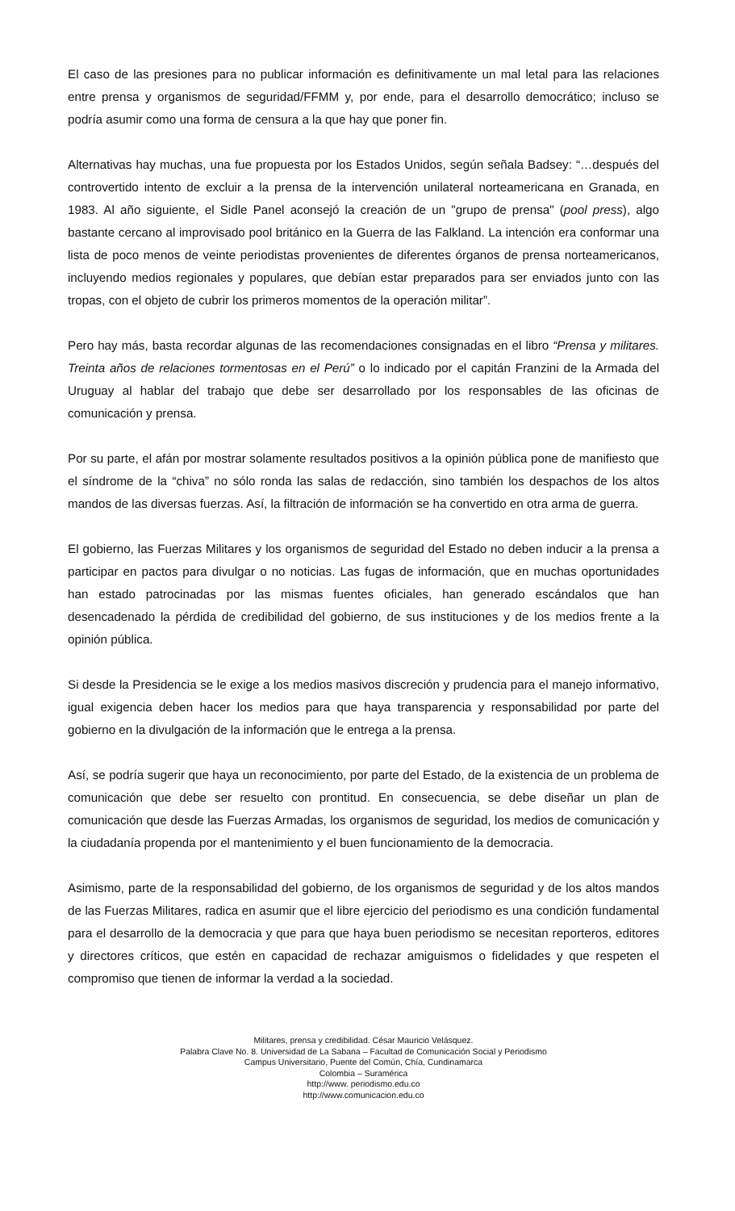El caso de las presiones para no publicar información es definitivamente un mal letal para las relaciones entre prensa y organismos de seguridad/FFMM y, por ende, para el desarrollo democrático; incluso se podría asumir como una forma de censura a la que hay que poner fin.
Alternativas hay muchas, una fue propuesta por los Estados Unidos, según señala Badsey: “…después del controvertido intento de excluir a la prensa de la intervención unilateral norteamericana en Granada, en 1983. Al año siguiente, el Sidle Panel aconsejó la creación de un "grupo de prensa" (pool press), algo bastante cercano al improvisado pool británico en la Guerra de las Falkland. La intención era conformar una lista de poco menos de veinte periodistas provenientes de diferentes órganos de prensa norteamericanos, incluyendo medios regionales y populares, que debían estar preparados para ser enviados junto con las tropas, con el objeto de cubrir los primeros momentos de la operación militar”.
Pero hay más, basta recordar algunas de las recomendaciones consignadas en el libro “Prensa y militares. Treinta años de relaciones tormentosas en el Perú” o lo indicado por el capitán Franzini de la Armada del Uruguay al hablar del trabajo que debe ser desarrollado por los responsables de las oficinas de comunicación y prensa.
Por su parte, el afán por mostrar solamente resultados positivos a la opinión pública pone de manifiesto que el síndrome de la “chiva” no sólo ronda las salas de redacción, sino también los despachos de los altos mandos de las diversas fuerzas. Así, la filtración de información se ha convertido en otra arma de guerra.
El gobierno, las Fuerzas Militares y los organismos de seguridad del Estado no deben inducir a la prensa a participar en pactos para divulgar o no noticias. Las fugas de información, que en muchas oportunidades han estado patrocinadas por las mismas fuentes oficiales, han generado escándalos que han desencadenado la pérdida de credibilidad del gobierno, de sus instituciones y de los medios frente a la opinión pública.
Si desde la Presidencia se le exige a los medios masivos discreción y prudencia para el manejo informativo, igual exigencia deben hacer los medios para que haya transparencia y responsabilidad por parte del gobierno en la divulgación de la información que le entrega a la prensa.
Así, se podría sugerir que haya un reconocimiento, por parte del Estado, de la existencia de un problema de comunicación que debe ser resuelto con prontitud. En consecuencia, se debe diseñar un plan de comunicación que desde las Fuerzas Armadas, los organismos de seguridad, los medios de comunicación y la ciudadanía propenda por el mantenimiento y el buen funcionamiento de la democracia.
Asimismo, parte de la responsabilidad del gobierno, de los organismos de seguridad y de los altos mandos de las Fuerzas Militares, radica en asumir que el libre ejercicio del periodismo es una condición fundamental para el desarrollo de la democracia y que para que haya buen periodismo se necesitan reporteros, editores y directores críticos, que estén en capacidad de rechazar amiguismos o fidelidades y que respeten el compromiso que tienen de informar la verdad a la sociedad.
Militares, prensa y credibilidad. César Mauricio Velásquez.
Palabra Clave No. 8. Universidad de La Sabana – Facultad de Comunicación Social y Periodismo
Campus Universitario, Puente del Común, Chía, Cundinamarca
Colombia – Suramérica
http://www. periodismo.edu.co
http://www.comunicacion.edu.co